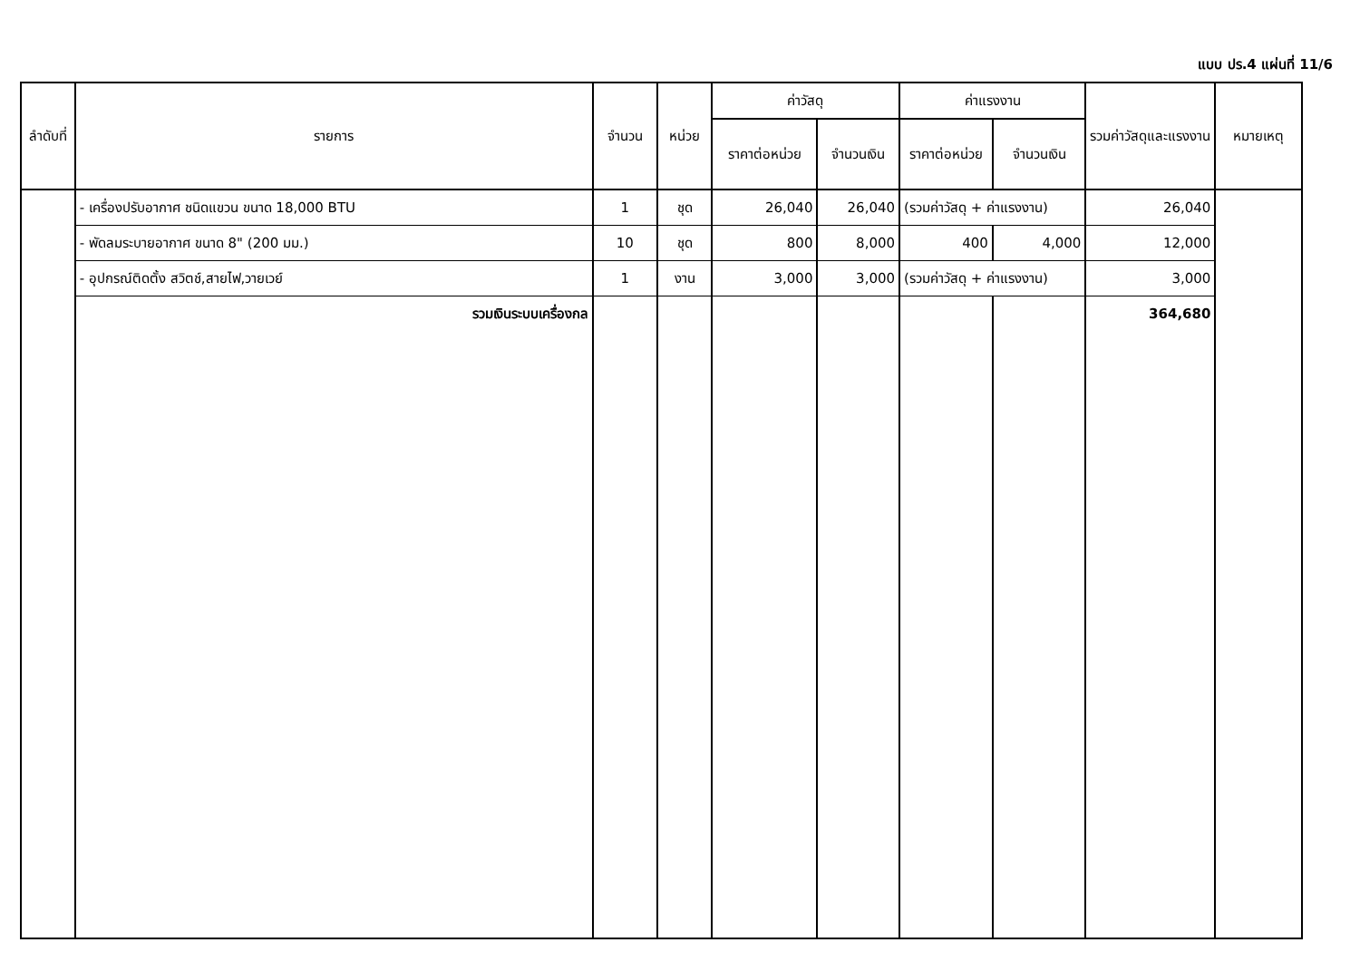แบบ ปร.4 แผ่นที่ 11/6
| ลำดับที่ | รายการ | จำนวน | หน่วย | ค่าวัสดุ | | ค่าแรงงาน | | รวมค่าวัสดุและแรงงาน | หมายเหตุ |
| --- | --- | --- | --- | --- | --- | --- | --- | --- | --- |
| | | | | ราคาต่อหน่วย | จำนวนเงิน | ราคาต่อหน่วย | จำนวนเงิน | | |
| | - เครื่องปรับอากาศ ชนิดแขวน ขนาด 18,000 BTU | 1 | ชุด | 26,040 | 26,040 | (รวมค่าวัสดุ + ค่าแรงงาน) | | 26,040 | |
| | - พัดลมระบายอากาศ ขนาด 8" (200 มม.) | 10 | ชุด | 800 | 8,000 | 400 | 4,000 | 12,000 | |
| | - อุปกรณ์ติดตั้ง สวิตช์,สายไฟ,วายเวย์ | 1 | งาน | 3,000 | 3,000 | (รวมค่าวัสดุ + ค่าแรงงาน) | | 3,000 | |
| | รวมเงินระบบเครื่องกล | | | | | | | 364,680 | |